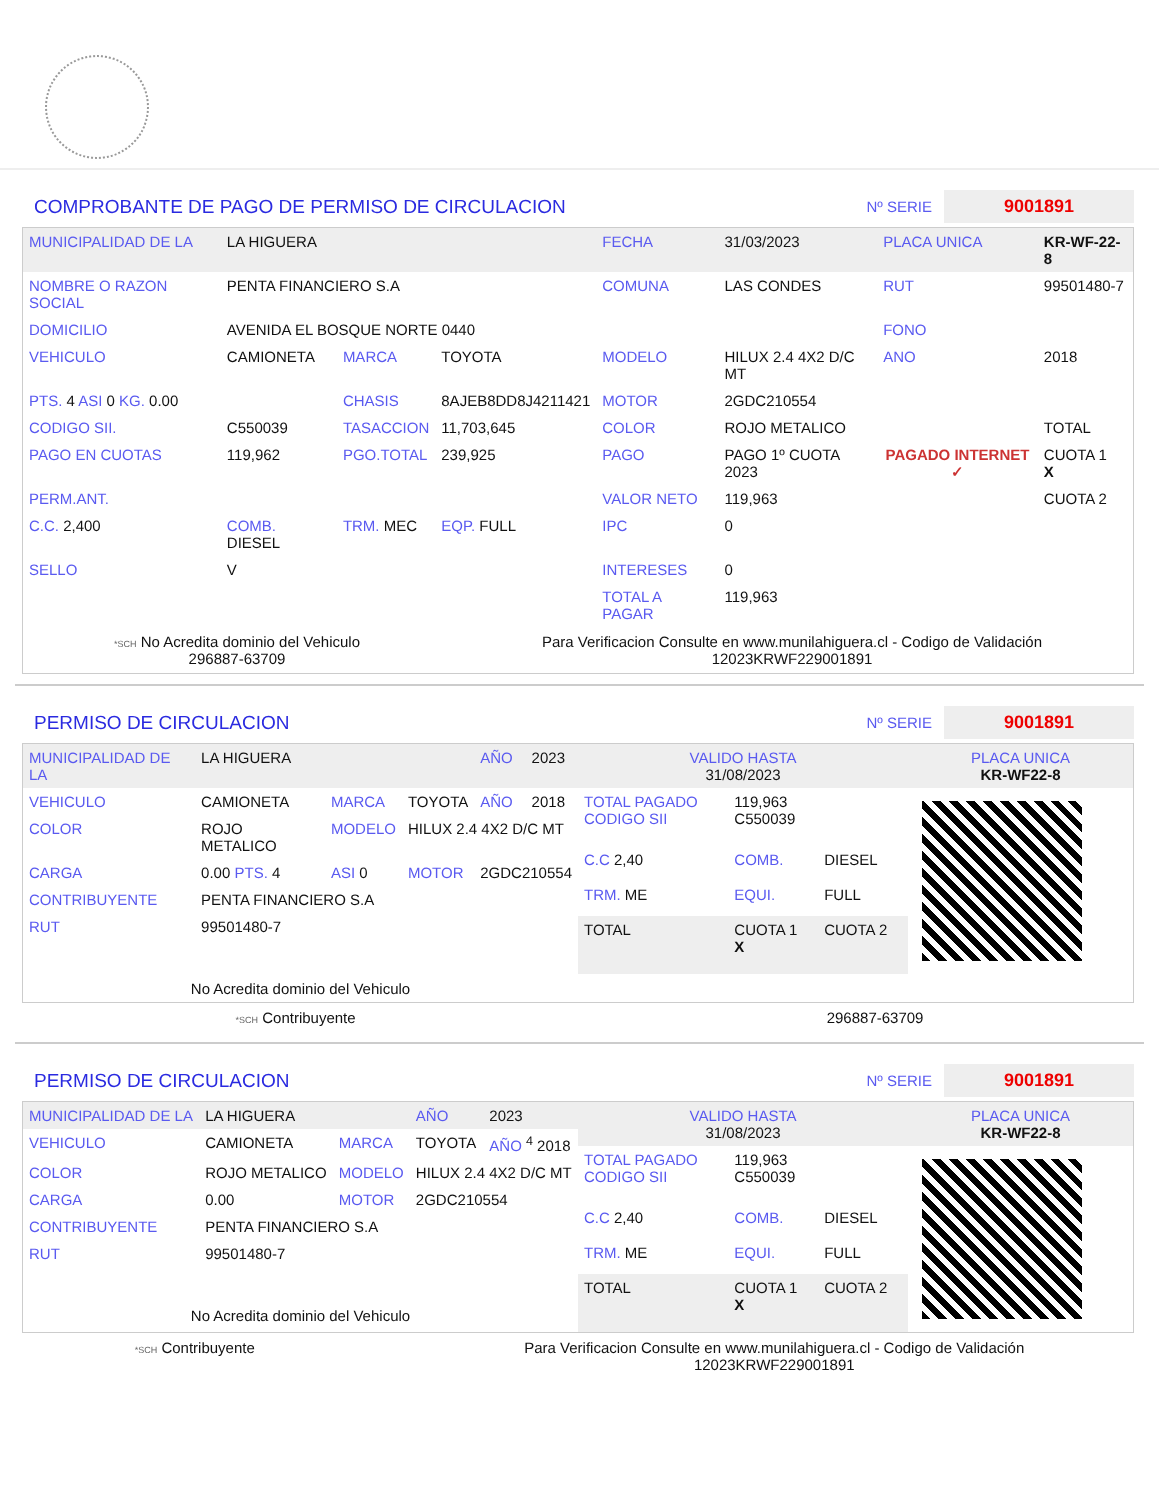COMPROBANTE DE PAGO DE PERMISO DE CIRCULACION
Nº SERIE 9001891
| MUNICIPALIDAD DE LA | LA HIGUERA | | | FECHA | 31/03/2023 | PLACA UNICA | KR-WF-22-8 |
| NOMBRE O RAZON SOCIAL | PENTA FINANCIERO S.A | | | COMUNA | LAS CONDES | RUT | 99501480-7 |
| DOMICILIO | AVENIDA EL BOSQUE NORTE 0440 | | | | | FONO | |
| VEHICULO | CAMIONETA | MARCA | TOYOTA | MODELO | HILUX 2.4 4X2 D/C MT | ANO | 2018 |
| PTS. 4 ASI 0 KG. 0.00 | | CHASIS | 8AJEB8DD8J4211421 | MOTOR | 2GDC210554 | | |
| CODIGO SII. | C550039 | TASACCION | 11,703,645 | COLOR | ROJO METALICO | | TOTAL |
| PAGO EN CUOTAS | 119,962 | PGO.TOTAL | 239,925 | PAGO | PAGO 1º CUOTA 2023 | PAGADO INTERNET ✓ | CUOTA 1 X |
| PERM.ANT. | | | | VALOR NETO | 119,963 | | CUOTA 2 |
| C.C. 2,400 | COMB. DIESEL | TRM. MEC | EQP. FULL | IPC | 0 | | |
| SELLO | V | | | INTERESES | 0 | | |
| | | | | TOTAL A PAGAR | 119,963 | | |
*SCH No Acredita dominio del Vehiculo
296887-63709
Para Verificacion Consulte en www.munilahiguera.cl - Codigo de Validación
12023KRWF229001891
PERMISO DE CIRCULACION
Nº SERIE 9001891
| MUNICIPALIDAD DE LA | LA HIGUERA | | | AÑO | 2023 |
| VEHICULO | CAMIONETA | MARCA | TOYOTA | AÑO | 2018 |
| COLOR | ROJO METALICO | MODELO | HILUX 2.4 4X2 D/C MT | | |
| CARGA | 0.00 PTS. 4 | ASI 0 | MOTOR | 2GDC210554 | |
| CONTRIBUYENTE | PENTA FINANCIERO S.A | | | | |
| RUT | 99501480-7 | | | | |
| No Acredita dominio del Vehiculo | | | | | |
| VALIDO HASTA 31/08/2023 | | | PLACA UNICA KR-WF22-8 |
| TOTAL PAGADO CODIGO SII | 119,963 C550039 | | |
| C.C 2,40 | COMB. | DIESEL | |
| TRM. ME | EQUI. | FULL | |
| TOTAL | CUOTA 1 X | CUOTA 2 | |
*SCH Contribuyente 296887-63709
PERMISO DE CIRCULACION
Nº SERIE 9001891
| MUNICIPALIDAD DE LA | LA HIGUERA | | AÑO | 2023 |
| VEHICULO | CAMIONETA | MARCA | TOYOTA | AÑO <sup>4</sup> 2018 |
| COLOR | ROJO METALICO | MODELO | HILUX 2.4 4X2 D/C MT | |
| CARGA | 0.00 | MOTOR | 2GDC210554 | |
| CONTRIBUYENTE | PENTA FINANCIERO S.A | | | |
| RUT | 99501480-7 | | | |
| No Acredita dominio del Vehiculo | | | | |
| VALIDO HASTA 31/08/2023 | | | PLACA UNICA KR-WF22-8 |
| TOTAL PAGADO CODIGO SII | 119,963 C550039 | | |
| C.C 2,40 | COMB. | DIESEL | |
| TRM. ME | EQUI. | FULL | |
| TOTAL | CUOTA 1 X | CUOTA 2 | |
*SCH Contribuyente Para Verificacion Consulte en www.munilahiguera.cl - Codigo de Validación
12023KRWF229001891